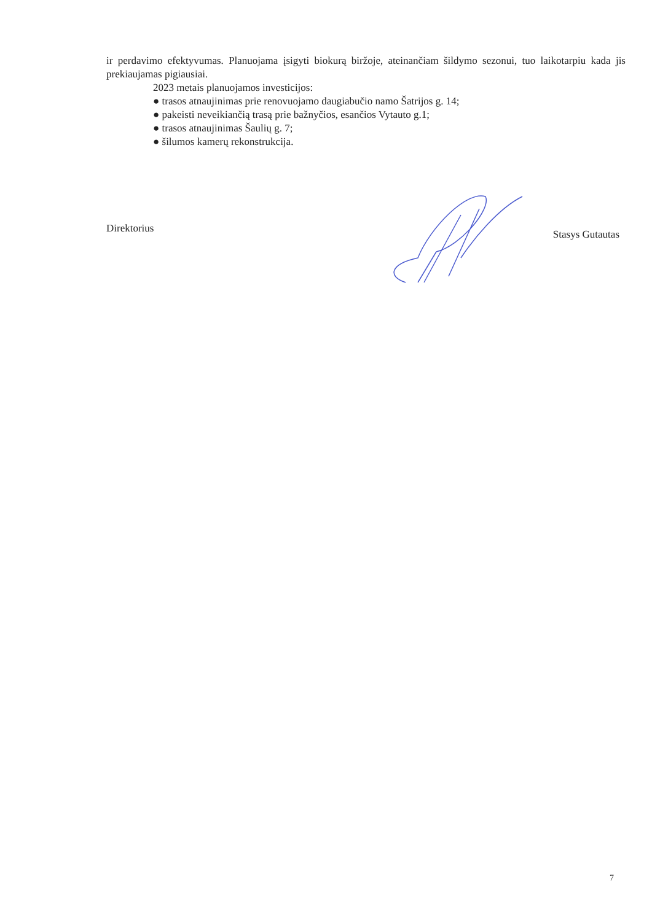ir perdavimo efektyvumas. Planuojama įsigyti biokurą biržoje, ateinančiam šildymo sezonui, tuo laikotarpiu kada jis prekiaujamas pigiausiai.
2023 metais planuojamos investicijos:
● trasos atnaujinimas prie renovuojamo daugiabučio namo Šatrijos g. 14;
● pakeisti neveikiančią trasą prie bažnyčios, esančios Vytauto g.1;
● trasos atnaujinimas Šaulių g. 7;
● šilumos kamerų rekonstrukcija.
Direktorius Stasys Gutautas
7